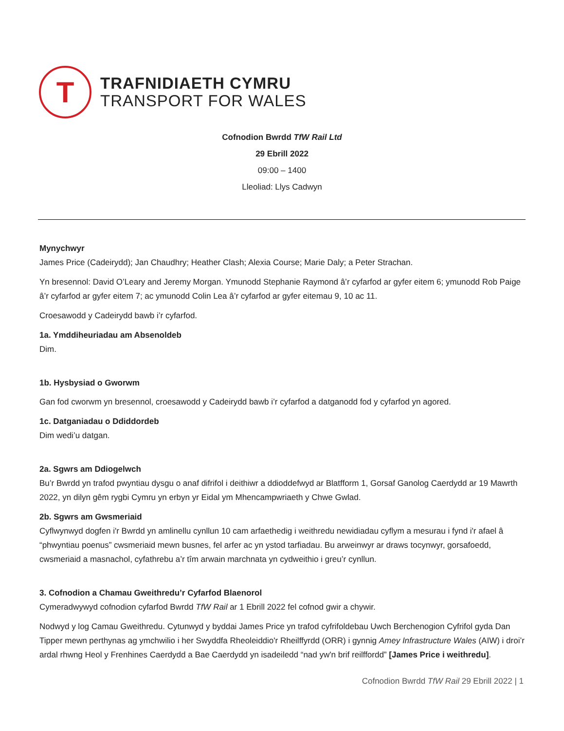T
TRAFNIDIAETH CYMRU
TRANSPORT FOR WALES
Cofnodion Bwrdd TfW Rail Ltd
29 Ebrill 2022
09:00 – 1400
Lleoliad: Llys Cadwyn
Mynychwyr
James Price (Cadeirydd); Jan Chaudhry; Heather Clash; Alexia Course; Marie Daly; a Peter Strachan.
Yn bresennol: David O’Leary and Jeremy Morgan. Ymunodd Stephanie Raymond â’r cyfarfod ar gyfer eitem 6; ymunodd Rob Paige â’r cyfarfod ar gyfer eitem 7; ac ymunodd Colin Lea â’r cyfarfod ar gyfer eitemau 9, 10 ac 11.
Croesawodd y Cadeirydd bawb i’r cyfarfod.
1a. Ymddiheuriadau am Absenoldeb
Dim.
1b. Hysbysiad o Gworwm
Gan fod cworwm yn bresennol, croesawodd y Cadeirydd bawb i’r cyfarfod a datganodd fod y cyfarfod yn agored.
1c. Datganiadau o Ddiddordeb
Dim wedi’u datgan.
2a. Sgwrs am Ddiogelwch
Bu’r Bwrdd yn trafod pwyntiau dysgu o anaf difrifol i deithiwr a ddioddefwyd ar Blatfform 1, Gorsaf Ganolog Caerdydd ar 19 Mawrth 2022, yn dilyn gêm rygbi Cymru yn erbyn yr Eidal ym Mhencampwriaeth y Chwe Gwlad.
2b. Sgwrs am Gwsmeriaid
Cyflwynwyd dogfen i'r Bwrdd yn amlinellu cynllun 10 cam arfaethedig i weithredu newidiadau cyflym a mesurau i fynd i'r afael â “phwyntiau poenus” cwsmeriaid mewn busnes, fel arfer ac yn ystod tarfiadau. Bu arweinwyr ar draws tocynwyr, gorsafoedd, cwsmeriaid a masnachol, cyfathrebu a’r tîm arwain marchnata yn cydweithio i greu’r cynllun.
3. Cofnodion a Chamau Gweithredu’r Cyfarfod Blaenorol
Cymeradwywyd cofnodion cyfarfod Bwrdd TfW Rail ar 1 Ebrill 2022 fel cofnod gwir a chywir.
Nodwyd y log Camau Gweithredu. Cytunwyd y byddai James Price yn trafod cyfrifoldebau Uwch Berchenogion Cyfrifol gyda Dan Tipper mewn perthynas ag ymchwilio i her Swyddfa Rheoleiddio'r Rheilffyrdd (ORR) i gynnig Amey Infrastructure Wales (AIW) i droi’r ardal rhwng Heol y Frenhines Caerdydd a Bae Caerdydd yn isadeiledd “nad yw'n brif reilffordd” [James Price i weithredu].
Cofnodion Bwrdd TfW Rail 29 Ebrill 2022 | 1